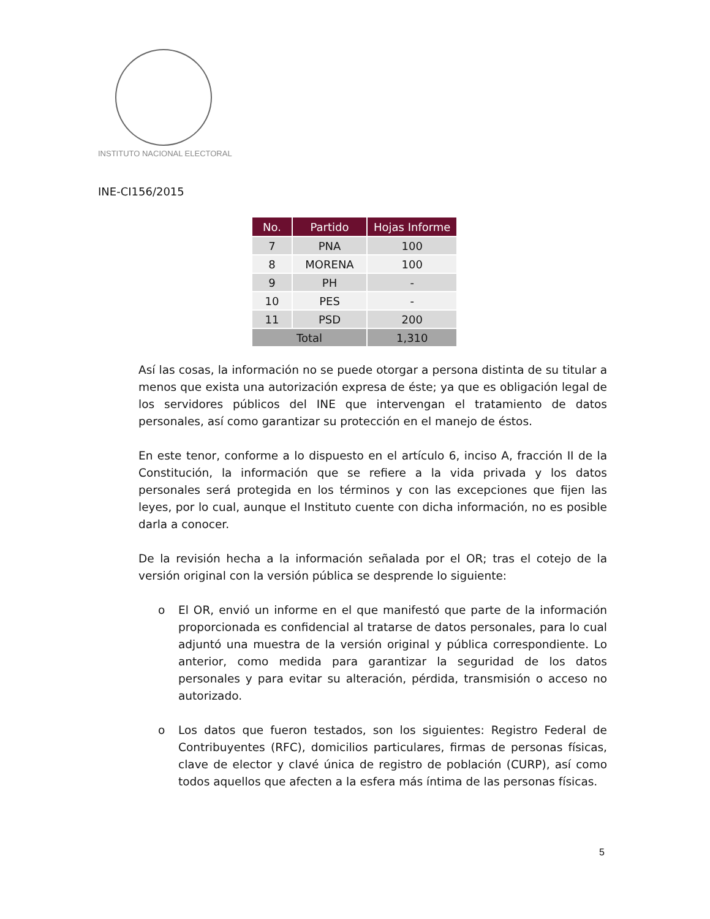INSTITUTO NACIONAL ELECTORAL
INE-CI156/2015
| No. | Partido | Hojas Informe |
| --- | --- | --- |
| 7 | PNA | 100 |
| 8 | MORENA | 100 |
| 9 | PH | - |
| 10 | PES | - |
| 11 | PSD | 200 |
| Total | | 1,310 |
Así las cosas, la información no se puede otorgar a persona distinta de su titular a menos que exista una autorización expresa de éste; ya que es obligación legal de los servidores públicos del INE que intervengan el tratamiento de datos personales, así como garantizar su protección en el manejo de éstos.
En este tenor, conforme a lo dispuesto en el artículo 6, inciso A, fracción II de la Constitución, la información que se refiere a la vida privada y los datos personales será protegida en los términos y con las excepciones que fijen las leyes, por lo cual, aunque el Instituto cuente con dicha información, no es posible darla a conocer.
De la revisión hecha a la información señalada por el OR; tras el cotejo de la versión original con la versión pública se desprende lo siguiente:
o El OR, envió un informe en el que manifestó que parte de la información proporcionada es confidencial al tratarse de datos personales, para lo cual adjuntó una muestra de la versión original y pública correspondiente. Lo anterior, como medida para garantizar la seguridad de los datos personales y para evitar su alteración, pérdida, transmisión o acceso no autorizado.
o Los datos que fueron testados, son los siguientes: Registro Federal de Contribuyentes (RFC), domicilios particulares, firmas de personas físicas, clave de elector y clavé única de registro de población (CURP), así como todos aquellos que afecten a la esfera más íntima de las personas físicas.
5